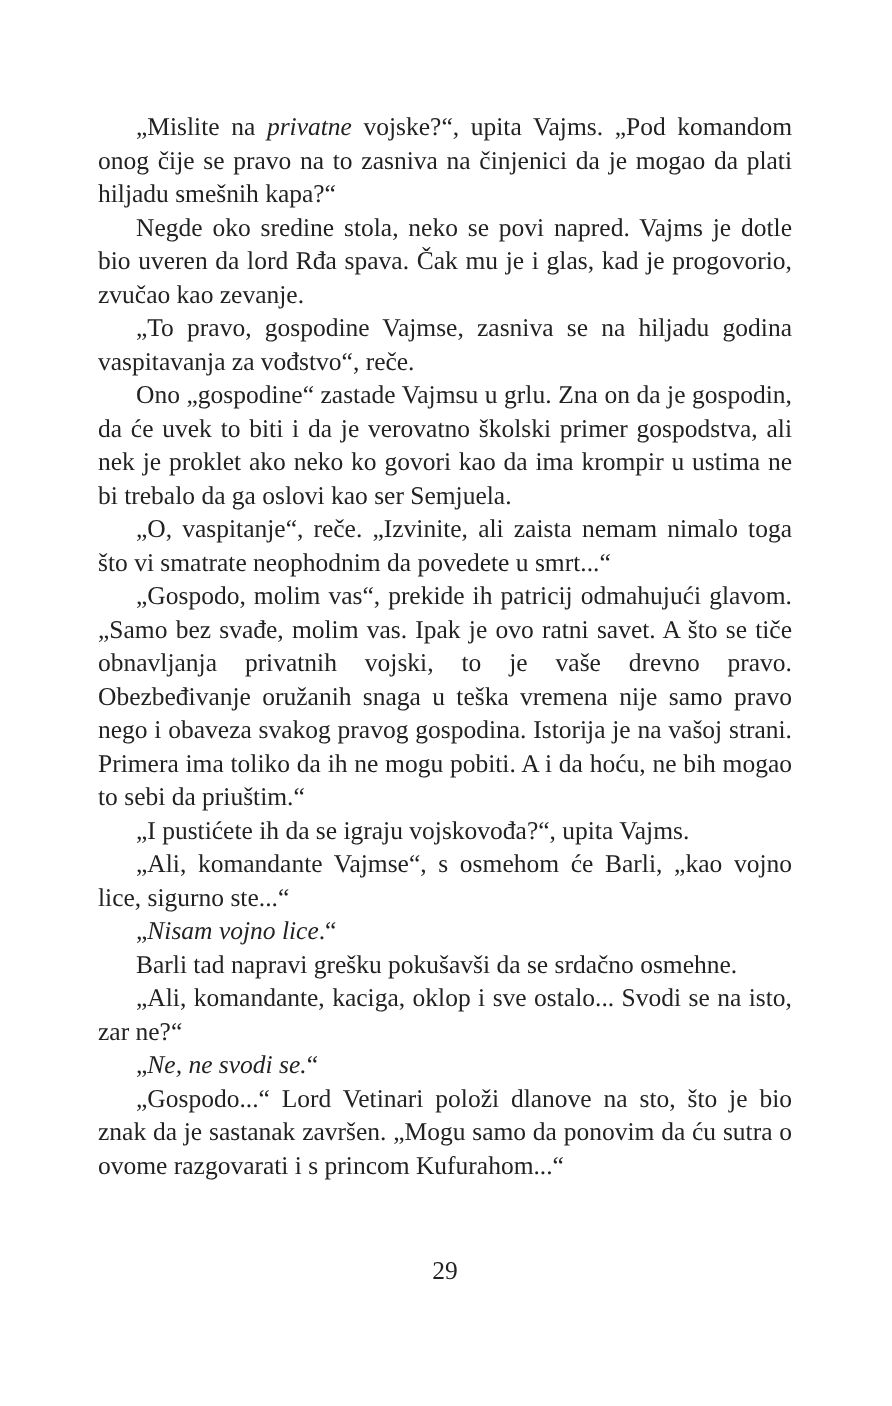„Mislite na privatne vojske?“, upita Vajms. „Pod komandom onog čije se pravo na to zasniva na činjenici da je mogao da plati hiljadu smešnih kapa?“
Negde oko sredine stola, neko se povi napred. Vajms je dotle bio uveren da lord Rđa spava. Čak mu je i glas, kad je progovorio, zvučao kao zevanje.
„To pravo, gospodine Vajmse, zasniva se na hiljadu godina vaspitavanja za vođstvo“, reče.
Ono „gospodine“ zastade Vajmsu u grlu. Zna on da je gospodin, da će uvek to biti i da je verovatno školski primer gospodstva, ali nek je proklet ako neko ko govori kao da ima krompir u ustima ne bi trebalo da ga oslovi kao ser Semjuela.
„O, vaspitanje“, reče. „Izvinite, ali zaista nemam nimalo toga što vi smatrate neophodnim da povedete u smrt...“
„Gospodo, molim vas“, prekide ih patricij odmahujući glavom. „Samo bez svađe, molim vas. Ipak je ovo ratni savet. A što se tiče obnavljanja privatnih vojski, to je vaše drevno pravo. Obezbeđivanje oružanih snaga u teška vremena nije samo pravo nego i obaveza svakog pravog gospodina. Istorija je na vašoj strani. Primera ima toliko da ih ne mogu pobiti. A i da hoću, ne bih mogao to sebi da priuštim.“
„I pustićete ih da se igraju vojskovođa?“, upita Vajms.
„Ali, komandante Vajmse“, s osmehom će Barli, „kao vojno lice, sigurno ste...“
„Nisam vojno lice.“
Barli tad napravi grešku pokušavši da se srdačno osmehne.
„Ali, komandante, kaciga, oklop i sve ostalo... Svodi se na isto, zar ne?“
„Ne, ne svodi se.“
„Gospodo...“ Lord Vetinari položi dlanove na sto, što je bio znak da je sastanak završen. „Mogu samo da ponovim da ću sutra o ovome razgovarati i s princom Kufurahom...“
29